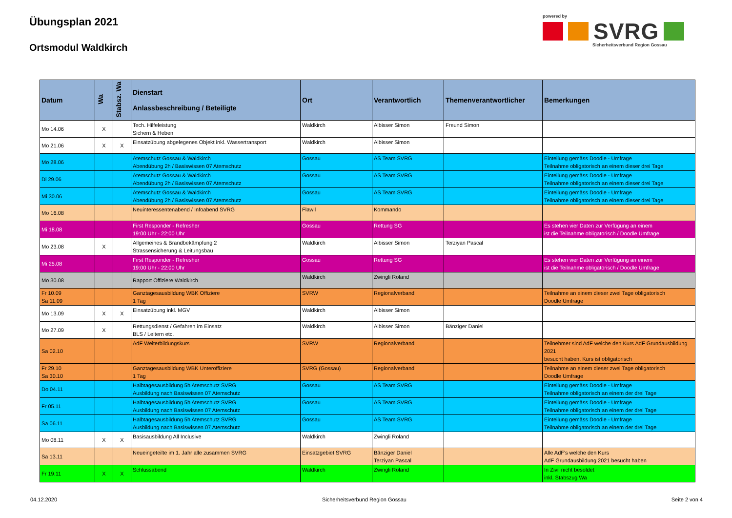Übungsplan 2021
Ortsmodul Waldkirch
powered by
SVRG
Sicherheitsverbund Region Gossau
| Datum | Wa | Stabsz. Wa | Dienstart Anlassbeschreibung / Beteiligte | Ort | Verantwortlich | Themenverantwortlicher | Bemerkungen |
| --- | --- | --- | --- | --- | --- | --- | --- |
| Mo 14.06 | X | | Tech. Hilfeleistung Sichern & Heben | Waldkirch | Albisser Simon | Freund Simon | |
| Mo 21.06 | X | X | Einsatzübung abgelegenes Objekt inkl. Wassertransport | Waldkirch | Albisser Simon | | |
| Mo 28.06 | | | Atemschutz Gossau & Waldkirch Abendübung 2h / Basiswissen 07 Atemschutz | Gossau | AS Team SVRG | | Einteilung gemäss Doodle - Umfrage Teilnahme obligatorisch an einem dieser drei Tage |
| Di 29.06 | | | Atemschutz Gossau & Waldkirch Abendübung 2h / Basiswissen 07 Atemschutz | Gossau | AS Team SVRG | | Einteilung gemäss Doodle - Umfrage Teilnahme obligatorisch an einem dieser drei Tage |
| Mi 30.06 | | | Atemschutz Gossau & Waldkirch Abendübung 2h / Basiswissen 07 Atemschutz | Gossau | AS Team SVRG | | Einteilung gemäss Doodle - Umfrage Teilnahme obligatorisch an einem dieser drei Tage |
| Mo 16.08 | | | Neuinteressentenabend / Infoabend SVRG | Flawil | Kommando | | |
| Mi 18.08 | | | First Responder - Refresher 19:00 Uhr - 22:00 Uhr | Gossau | Rettung SG | | Es stehen vier Daten zur Verfügung an einem ist die Teilnahme obligatorisch / Doodle Umfrage |
| Mo 23.08 | X | | Allgemeines & Brandbekämpfung 2 Strassensicherung & Leitungsbau | Waldkirch | Albisser Simon | Terziyan Pascal | |
| Mi 25.08 | | | First Responder - Refresher 19:00 Uhr - 22:00 Uhr | Gossau | Rettung SG | | Es stehen vier Daten zur Verfügung an einem ist die Teilnahme obligatorisch / Doodle Umfrage |
| Mo 30.08 | | | Rapport Offiziere Waldkirch | Waldkirch | Zwingli Roland | | |
| Fr 10.09 Sa 11.09 | | | Ganztagesausbildung WBK Offiziere 1 Tag | SVRW | Regionalverband | | Teilnahme an einem dieser zwei Tage obligatorisch Doodle Umfrage |
| Mo 13.09 | X | X | Einsatzübung inkl. MGV | Waldkirch | Albisser Simon | | |
| Mo 27.09 | X | | Rettungsdienst / Gefahren im Einsatz BLS / Leitern etc. | Waldkirch | Albisser Simon | Bänziger Daniel | |
| Sa 02.10 | | | AdF Weiterbildungskurs | SVRW | Regionalverband | | Teilnehmer sind AdF welche den Kurs AdF Grundausbildung 2021 besucht haben. Kurs ist obligatorisch |
| Fr 29.10 Sa 30.10 | | | Ganztagesausbildung WBK Unteroffiziere 1 Tag | SVRG (Gossau) | Regionalverband | | Teilnahme an einem dieser zwei Tage obligatorisch Doodle Umfrage |
| Do 04.11 | | | Halbtagesausbildung 5h Atemschutz SVRG Ausbildung nach Basiswissen 07 Atemschutz | Gossau | AS Team SVRG | | Einteilung gemäss Doodle - Umfrage Teilnahme obligatorisch an einem der drei Tage |
| Fr 05.11 | | | Halbtagesausbildung 5h Atemschutz SVRG Ausbildung nach Basiswissen 07 Atemschutz | Gossau | AS Team SVRG | | Einteilung gemäss Doodle - Umfrage Teilnahme obligatorisch an einem der drei Tage |
| Sa 06.11 | | | Halbtagesausbildung 5h Atemschutz SVRG Ausbildung nach Basiswissen 07 Atemschutz | Gossau | AS Team SVRG | | Einteilung gemäss Doodle - Umfrage Teilnahme obligatorisch an einem der drei Tage |
| Mo 08.11 | X | X | Basisausbildung All Inclusive | Waldkirch | Zwingli Roland | | |
| Sa 13.11 | | | Neueingeteilte im 1. Jahr alle zusammen SVRG | Einsatzgebiet SVRG | Bänziger Daniel Terziyan Pascal | | Alle AdF's welche den Kurs AdF Grundausbildung 2021 besucht haben |
| Fr 19.11 | X | X | Schlussabend | Waldkirch | Zwingli Roland | | In Zivil nicht besoldet inkl. Stabszug Wa |
04.12.2020 Sicherheitsverbund Region Gossau Seite 2 von 4